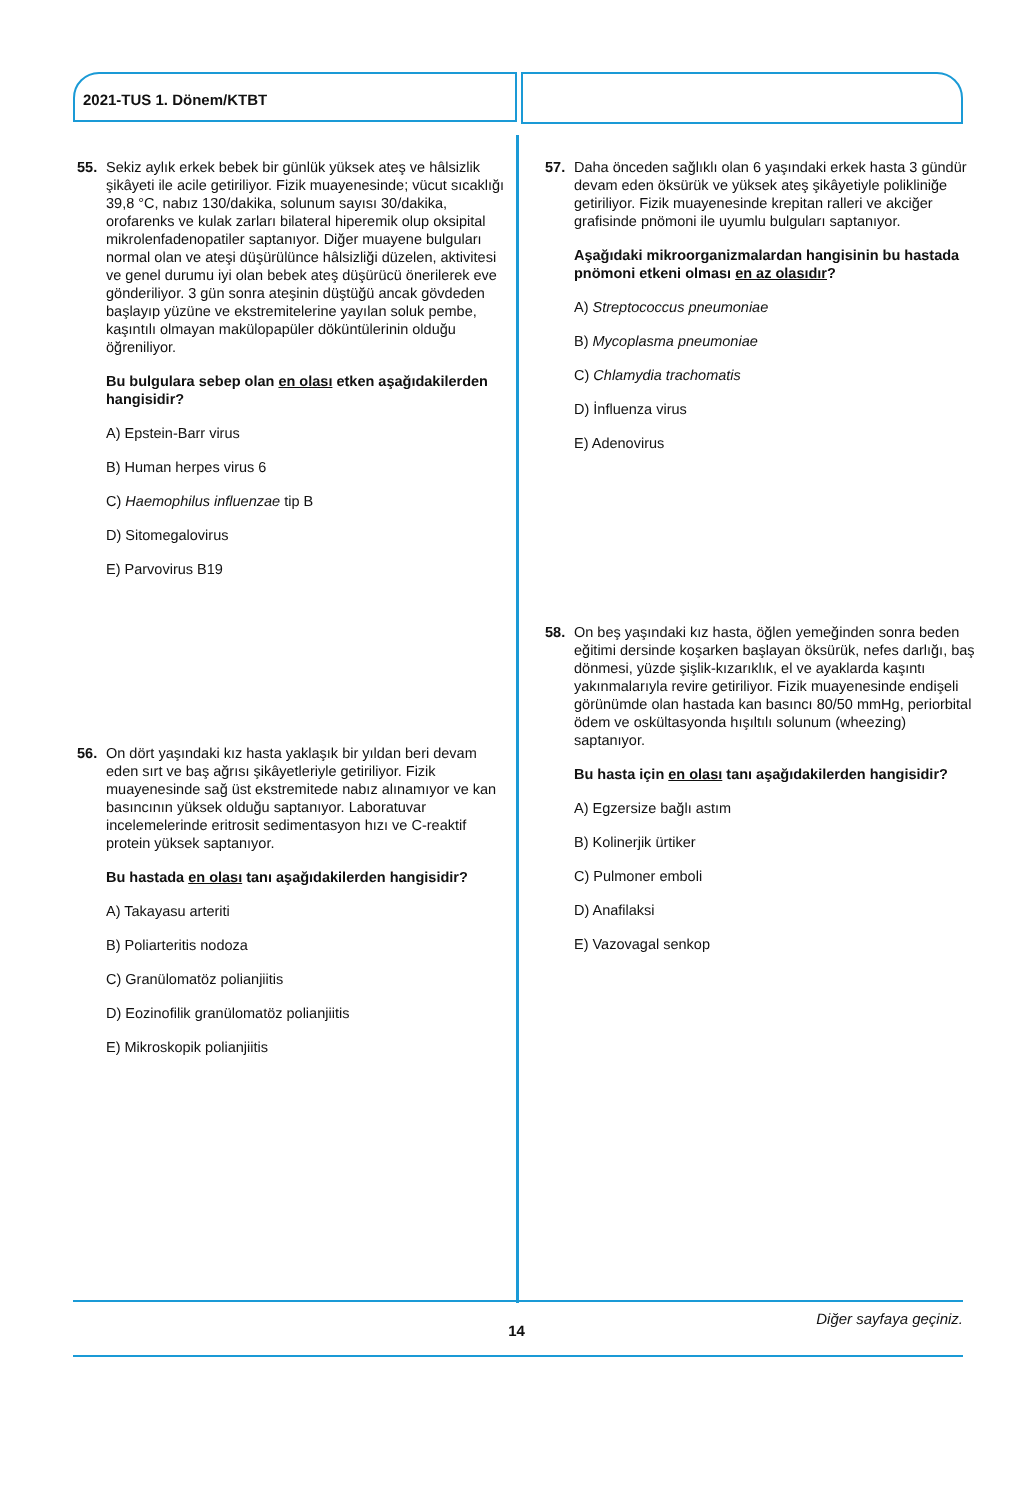2021-TUS 1. Dönem/KTBT
55. Sekiz aylık erkek bebek bir günlük yüksek ateş ve hâlsizlik şikâyeti ile acile getiriliyor. Fizik muayenesinde; vücut sıcaklığı 39,8 °C, nabız 130/dakika, solunum sayısı 30/dakika, orofarenks ve kulak zarları bilateral hiperemik olup oksipital mikrolenfadenopatiler saptanıyor. Diğer muayene bulguları normal olan ve ateşi düşürülünce hâlsizliği düzelen, aktivitesi ve genel durumu iyi olan bebek ateş düşürücü önerilerek eve gönderiliyor. 3 gün sonra ateşinin düştüğü ancak gövdeden başlayıp yüzüne ve ekstremitelerine yayılan soluk pembe, kaşıntılı olmayan makülopapüler döküntülerinin olduğu öğreniliyor.
Bu bulgulara sebep olan en olası etken aşağıdakilerden hangisidir?
A) Epstein-Barr virus
B) Human herpes virus 6
C) Haemophilus influenzae tip B
D) Sitomegalovirus
E) Parvovirus B19
56. On dört yaşındaki kız hasta yaklaşık bir yıldan beri devam eden sırt ve baş ağrısı şikâyetleriyle getiriliyor. Fizik muayenesinde sağ üst ekstremitede nabız alınamıyor ve kan basıncının yüksek olduğu saptanıyor. Laboratuvar incelemelerinde eritrosit sedimentasyon hızı ve C-reaktif protein yüksek saptanıyor.
Bu hastada en olası tanı aşağıdakilerden hangisidir?
A) Takayasu arteriti
B) Poliarteritis nodoza
C) Granülomatöz polianjiitis
D) Eozinofilik granülomatöz polianjiitis
E) Mikroskopik polianjiitis
57. Daha önceden sağlıklı olan 6 yaşındaki erkek hasta 3 gündür devam eden öksürük ve yüksek ateş şikâyetiyle polikliniğe getiriliyor. Fizik muayenesinde krepitan ralleri ve akciğer grafisinde pnömoni ile uyumlu bulguları saptanıyor.
Aşağıdaki mikroorganizmalardan hangisinin bu hastada pnömoni etkeni olması en az olasıdır?
A) Streptococcus pneumoniae
B) Mycoplasma pneumoniae
C) Chlamydia trachomatis
D) İnfluenza virus
E) Adenovirus
58. On beş yaşındaki kız hasta, öğlen yemeğinden sonra beden eğitimi dersinde koşarken başlayan öksürük, nefes darlığı, baş dönmesi, yüzde şişlik-kızarıklık, el ve ayaklarda kaşıntı yakınmalarıyla revire getiriliyor. Fizik muayenesinde endişeli görünümde olan hastada kan basıncı 80/50 mmHg, periorbital ödem ve oskültasyonda hışıltılı solunum (wheezing) saptanıyor.
Bu hasta için en olası tanı aşağıdakilerden hangisidir?
A) Egzersize bağlı astım
B) Kolinerjik ürtiker
C) Pulmoner emboli
D) Anafilaksi
E) Vazovagal senkop
Diğer sayfaya geçiniz.
14